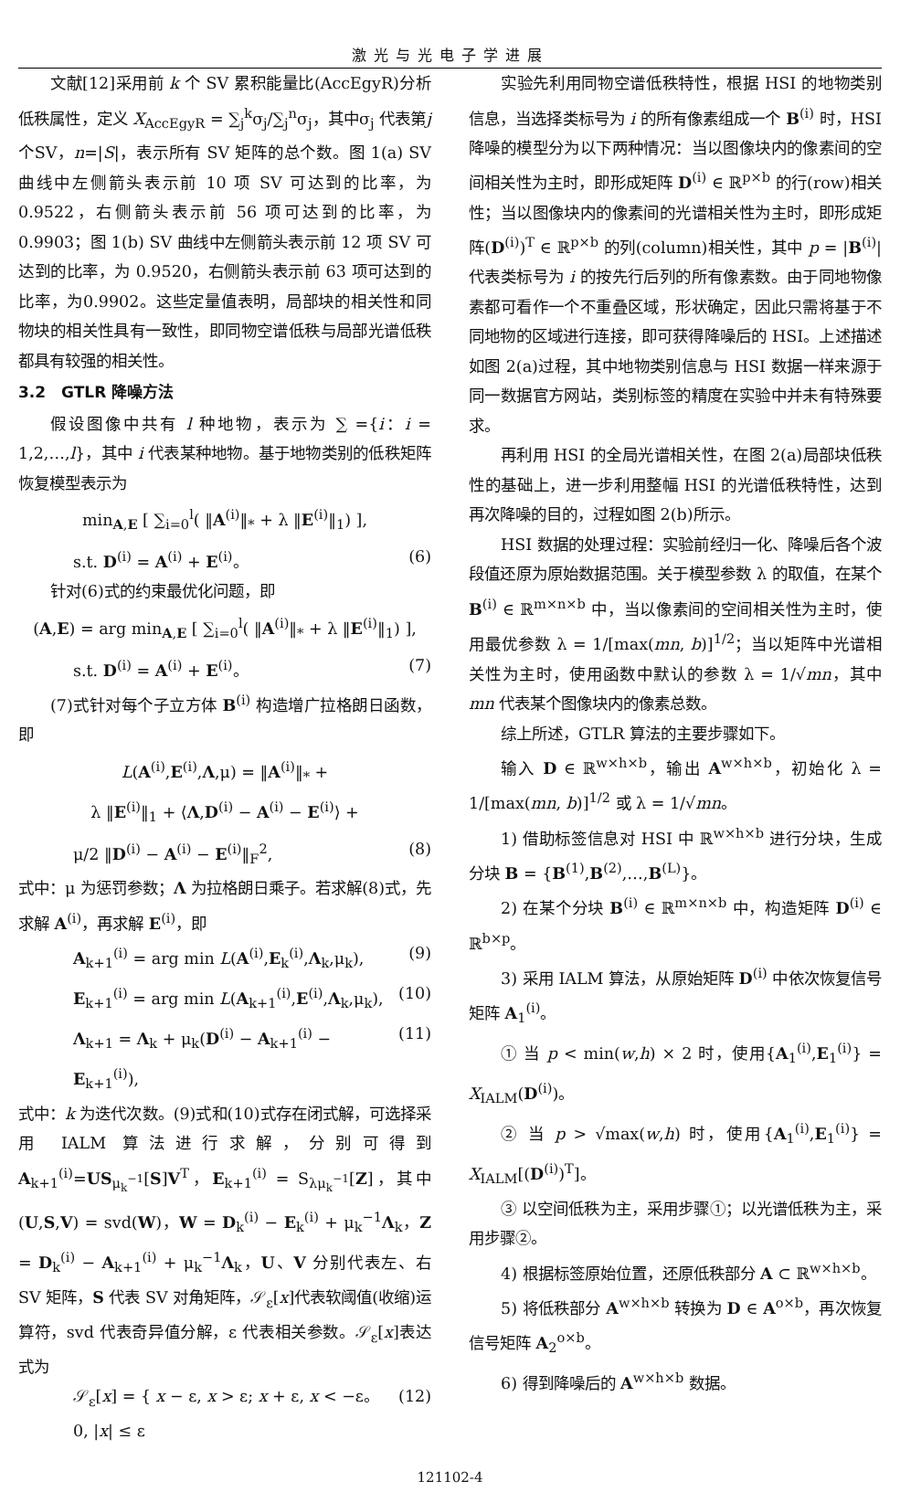激光与光电子学进展
文献[12]采用前 k 个 SV 累积能量比(AccEgyR)分析低秩属性，定义 X<sub>AccEgyR</sub> = ∑<sub>j</sub><sup>k</sup>σ<sub>j</sub>/∑<sub>j</sub><sup>n</sup>σ<sub>j</sub>，其中σ<sub>j</sub> 代表第j 个SV，n=|S|，表示所有 SV 矩阵的总个数。图 1(a) SV 曲线中左侧箭头表示前 10 项 SV 可达到的比率，为 0.9522，右侧箭头表示前 56 项可达到的比率，为 0.9903；图 1(b) SV 曲线中左侧箭头表示前 12 项 SV 可达到的比率，为 0.9520，右侧箭头表示前 63 项可达到的比率，为0.9902。这些定量值表明，局部块的相关性和同物块的相关性具有一致性，即同物空谱低秩与局部光谱低秩都具有较强的相关性。
3.2　GTLR 降噪方法
假设图像中共有 l 种地物，表示为 ∑ ={i：i = 1,2,…,l}，其中 i 代表某种地物。基于地物类别的低秩矩阵恢复模型表示为
min<sub>A,E</sub> [ ∑<sub>i=0</sub><sup>l</sup>( ‖A<sup>(i)</sup>‖<sub>*</sub> + λ ‖E<sup>(i)</sup>‖<sub>1</sub>) ],
s.t. D<sup>(i)</sup> = A<sup>(i)</sup> + E<sup>(i)</sup>。 (6)
针对(6)式的约束最优化问题，即
(A,E) = arg min<sub>A,E</sub> [ ∑<sub>i=0</sub><sup>l</sup>( ‖A<sup>(i)</sup>‖<sub>*</sub> + λ ‖E<sup>(i)</sup>‖<sub>1</sub>) ],
s.t. D<sup>(i)</sup> = A<sup>(i)</sup> + E<sup>(i)</sup>。 (7)
(7)式针对每个子立方体 B<sup>(i)</sup> 构造增广拉格朗日函数，即
L(A<sup>(i)</sup>,E<sup>(i)</sup>,Λ,μ) = ‖A<sup>(i)</sup>‖<sub>*</sub> +
λ ‖E<sup>(i)</sup>‖<sub>1</sub> + ⟨Λ,D<sup>(i)</sup> − A<sup>(i)</sup> − E<sup>(i)</sup>⟩ +
μ/2 ‖D<sup>(i)</sup> − A<sup>(i)</sup> − E<sup>(i)</sup>‖<sub>F</sub><sup>2</sup>, (8)
式中：μ 为惩罚参数；Λ 为拉格朗日乘子。若求解(8)式，先求解 A<sup>(i)</sup>，再求解 E<sup>(i)</sup>，即
A<sub>k+1</sub><sup>(i)</sup> = arg min L(A<sup>(i)</sup>,E<sub>k</sub><sup>(i)</sup>,Λ<sub>k</sub>,μ<sub>k</sub>), (9)
E<sub>k+1</sub><sup>(i)</sup> = arg min L(A<sub>k+1</sub><sup>(i)</sup>,E<sup>(i)</sup>,Λ<sub>k</sub>,μ<sub>k</sub>), (10)
Λ<sub>k+1</sub> = Λ<sub>k</sub> + μ<sub>k</sub>(D<sup>(i)</sup> − A<sub>k+1</sub><sup>(i)</sup> − E<sub>k+1</sub><sup>(i)</sup>), (11)
式中：k 为迭代次数。(9)式和(10)式存在闭式解，可选择采用 IALM 算法进行求解，分别可得到 A<sub>k+1</sub><sup>(i)</sup>=US<sub>μ<sub>k</sub><sup>−1</sup></sub>[S]V<sup>T</sup>，E<sub>k+1</sub><sup>(i)</sup> = S<sub>λμ<sub>k</sub><sup>−1</sup></sub>[Z]，其中(U,S,V) = svd(W)，W = D<sub>k</sub><sup>(i)</sup> − E<sub>k</sub><sup>(i)</sup> + μ<sub>k</sub><sup>−1</sup>Λ<sub>k</sub>，Z = D<sub>k</sub><sup>(i)</sup> − A<sub>k+1</sub><sup>(i)</sup> + μ<sub>k</sub><sup>−1</sup>Λ<sub>k</sub>，U、V 分别代表左、右 SV 矩阵，S 代表 SV 对角矩阵，𝒮<sub>ε</sub>[x]代表软阈值(收缩)运算符，svd 代表奇异值分解，ε 代表相关参数。𝒮<sub>ε</sub>[x]表达式为
𝒮<sub>ε</sub>[x] = { x − ε, x > ε; x + ε, x < −ε。 0, |x| ≤ ε (12)
实验先利用同物空谱低秩特性，根据 HSI 的地物类别信息，当选择类标号为 i 的所有像素组成一个 B<sup>(i)</sup> 时，HSI 降噪的模型分为以下两种情况：当以图像块内的像素间的空间相关性为主时，即形成矩阵 D<sup>(i)</sup> ∈ ℝ<sup>p×b</sup> 的行(row)相关性；当以图像块内的像素间的光谱相关性为主时，即形成矩阵(D<sup>(i)</sup>)<sup>T</sup> ∈ ℝ<sup>p×b</sup> 的列(column)相关性，其中 p = |B<sup>(i)</sup>| 代表类标号为 i 的按先行后列的所有像素数。由于同地物像素都可看作一个不重叠区域，形状确定，因此只需将基于不同地物的区域进行连接，即可获得降噪后的 HSI。上述描述如图 2(a)过程，其中地物类别信息与 HSI 数据一样来源于同一数据官方网站，类别标签的精度在实验中并未有特殊要求。
再利用 HSI 的全局光谱相关性，在图 2(a)局部块低秩性的基础上，进一步利用整幅 HSI 的光谱低秩特性，达到再次降噪的目的，过程如图 2(b)所示。
HSI 数据的处理过程：实验前经归一化、降噪后各个波段值还原为原始数据范围。关于模型参数 λ 的取值，在某个 B<sup>(i)</sup> ∈ ℝ<sup>m×n×b</sup> 中，当以像素间的空间相关性为主时，使用最优参数 λ = 1/[max(mn, b)]<sup>1/2</sup>；当以矩阵中光谱相关性为主时，使用函数中默认的参数 λ = 1/√mn，其中 mn 代表某个图像块内的像素总数。
综上所述，GTLR 算法的主要步骤如下。
输入 D ∈ ℝ<sup>w×h×b</sup>，输出 A<sup>w×h×b</sup>，初始化 λ = 1/[max(mn, b)]<sup>1/2</sup> 或 λ = 1/√mn。
1) 借助标签信息对 HSI 中 ℝ<sup>w×h×b</sup> 进行分块，生成分块 B = {B<sup>(1)</sup>,B<sup>(2)</sup>,…,B<sup>(L)</sup>}。
2) 在某个分块 B<sup>(i)</sup> ∈ ℝ<sup>m×n×b</sup> 中，构造矩阵 D<sup>(i)</sup> ∈ ℝ<sup>b×p</sup>。
3) 采用 IALM 算法，从原始矩阵 D<sup>(i)</sup> 中依次恢复信号矩阵 A<sub>1</sub><sup>(i)</sup>。
① 当 p < min(w,h) × 2 时，使用{A<sub>1</sub><sup>(i)</sup>,E<sub>1</sub><sup>(i)</sup>} = X<sub>IALM</sub>(D<sup>(i)</sup>)。
② 当 p > √max(w,h) 时，使用{A<sub>1</sub><sup>(i)</sup>,E<sub>1</sub><sup>(i)</sup>} = X<sub>IALM</sub>[(D<sup>(i)</sup>)<sup>T</sup>]。
③ 以空间低秩为主，采用步骤①；以光谱低秩为主，采用步骤②。
4) 根据标签原始位置，还原低秩部分 A ⊂ ℝ<sup>w×h×b</sup>。
5) 将低秩部分 A<sup>w×h×b</sup> 转换为 D ∈ A<sup>o×b</sup>，再次恢复信号矩阵 A<sub>2</sub><sup>o×b</sup>。
6) 得到降噪后的 A<sup>w×h×b</sup> 数据。
121102-4